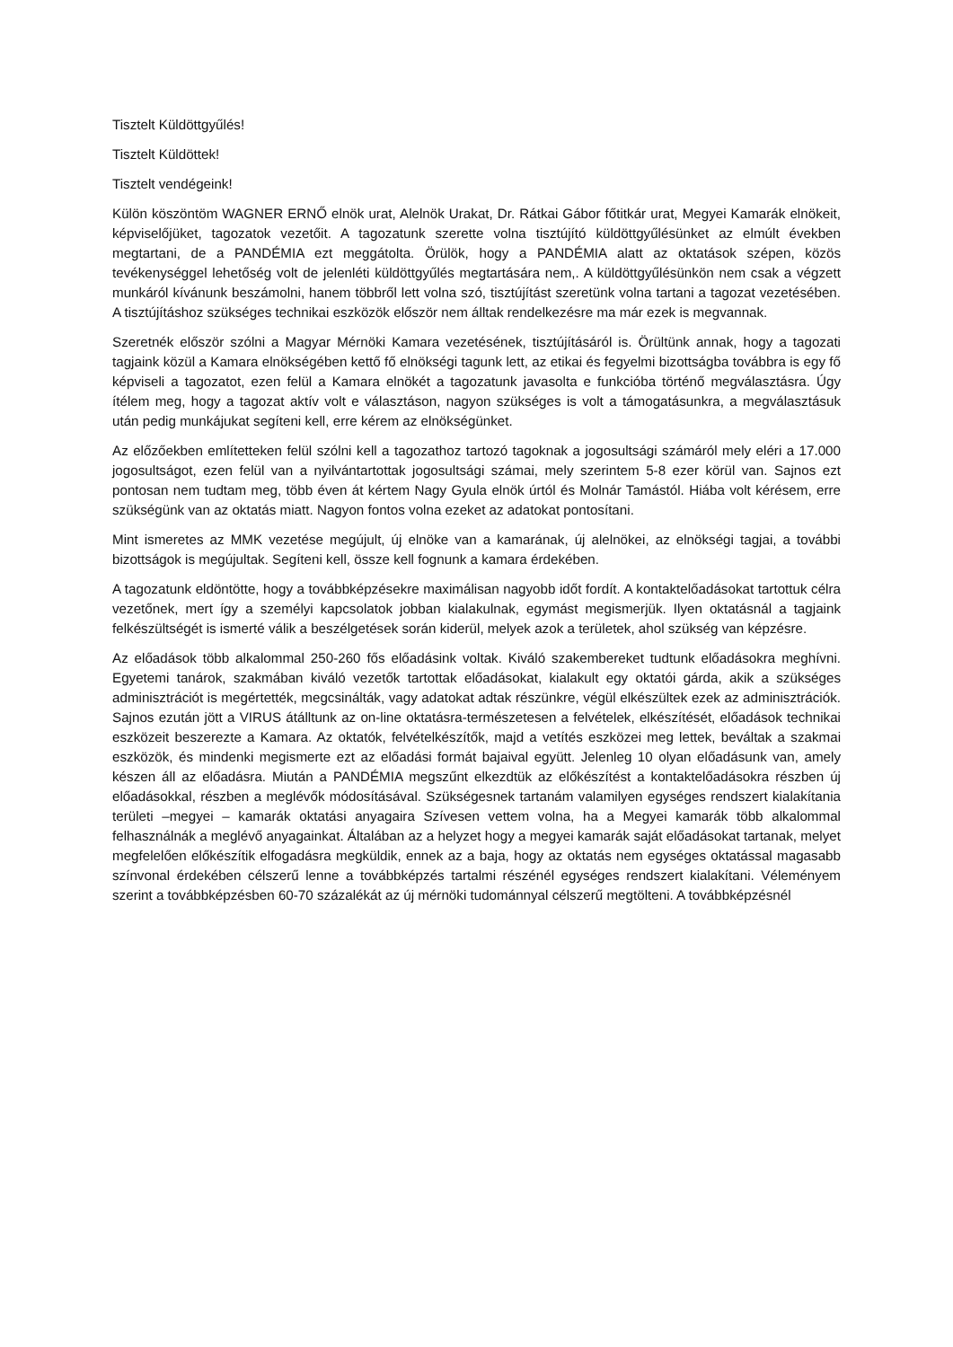Tisztelt Küldöttgyűlés!
Tisztelt Küldöttek!
Tisztelt vendégeink!
Külön köszöntöm WAGNER ERNŐ elnök urat, Alelnök Urakat, Dr. Rátkai Gábor főtitkár urat, Megyei Kamarák elnökeit, képviselőjüket, tagozatok vezetőit. A tagozatunk szerette volna tisztújító küldöttgyűlésünket az elmúlt években megtartani, de a PANDÉMIA ezt meggátolta. Örülök, hogy a PANDÉMIA alatt az oktatások szépen, közös tevékenységgel lehetőség volt de jelenléti küldöttgyűlés megtartására nem,. A küldöttgyűlésünkön nem csak a végzett munkáról kívánunk beszámolni, hanem többről lett volna szó, tisztújítást szeretünk volna tartani a tagozat vezetésében. A tisztújításhoz szükséges technikai eszközök először nem álltak rendelkezésre ma már ezek is megvannak.
Szeretnék először szólni a Magyar Mérnöki Kamara vezetésének, tisztújításáról is. Örültünk annak, hogy a tagozati tagjaink közül a Kamara elnökségében kettő fő elnökségi tagunk lett, az etikai és fegyelmi bizottságba továbbra is egy fő képviseli a tagozatot, ezen felül a Kamara elnökét a tagozatunk javasolta e funkcióba történő megválasztásra. Úgy ítélem meg, hogy a tagozat aktív volt e választáson, nagyon szükséges is volt a támogatásunkra, a megválasztásuk után pedig munkájukat segíteni kell, erre kérem az elnökségünket.
Az előzőekben említetteken felül szólni kell a tagozathoz tartozó tagoknak a jogosultsági számáról mely eléri a 17.000 jogosultságot, ezen felül van a nyilvántartottak jogosultsági számai, mely szerintem 5-8 ezer körül van. Sajnos ezt pontosan nem tudtam meg, több éven át kértem Nagy Gyula elnök úrtól és Molnár Tamástól. Hiába volt kérésem, erre szükségünk van az oktatás miatt. Nagyon fontos volna ezeket az adatokat pontosítani.
Mint ismeretes az MMK vezetése megújult, új elnöke van a kamarának, új alelnökei, az elnökségi tagjai, a további bizottságok is megújultak. Segíteni kell, össze kell fognunk a kamara érdekében.
A tagozatunk eldöntötte, hogy a továbbképzésekre maximálisan nagyobb időt fordít. A kontaktelőadásokat tartottuk célra vezetőnek, mert így a személyi kapcsolatok jobban kialakulnak, egymást megismerjük. Ilyen oktatásnál a tagjaink felkészültségét is ismerté válik a beszélgetések során kiderül, melyek azok a területek, ahol szükség van képzésre.
Az előadások több alkalommal 250-260 fős előadásink voltak. Kiváló szakembereket tudtunk előadásokra meghívni. Egyetemi tanárok, szakmában kiváló vezetők tartottak előadásokat, kialakult egy oktatói gárda, akik a szükséges adminisztrációt is megértették, megcsinálták, vagy adatokat adtak részünkre, végül elkészültek ezek az adminisztrációk. Sajnos ezután jött a VIRUS átálltunk az on-line oktatásra-természetesen a felvételek, elkészítését, előadások technikai eszközeit beszerezte a Kamara. Az oktatók, felvételkészítők, majd a vetítés eszközei meg lettek, beváltak a szakmai eszközök, és mindenki megismerte ezt az előadási formát bajaival együtt. Jelenleg 10 olyan előadásunk van, amely készen áll az előadásra. Miután a PANDÉMIA megszűnt elkezdtük az előkészítést a kontaktelőadásokra részben új előadásokkal, részben a meglévők módosításával. Szükségesnek tartanám valamilyen egységes rendszert kialakítania területi –megyei – kamarák oktatási anyagaira Szívesen vettem volna, ha a Megyei kamarák több alkalommal felhasználnák a meglévő anyagainkat. Általában az a helyzet hogy a megyei kamarák saját előadásokat tartanak, melyet megfelelően előkészítik elfogadásra megküldik, ennek az a baja, hogy az oktatás nem egységes oktatással magasabb színvonal érdekében célszerű lenne a továbbképzés tartalmi részénél egységes rendszert kialakítani. Véleményem szerint a továbbképzésben 60-70 százalékát az új mérnöki tudománnyal célszerű megtölteni. A továbbképzésnél